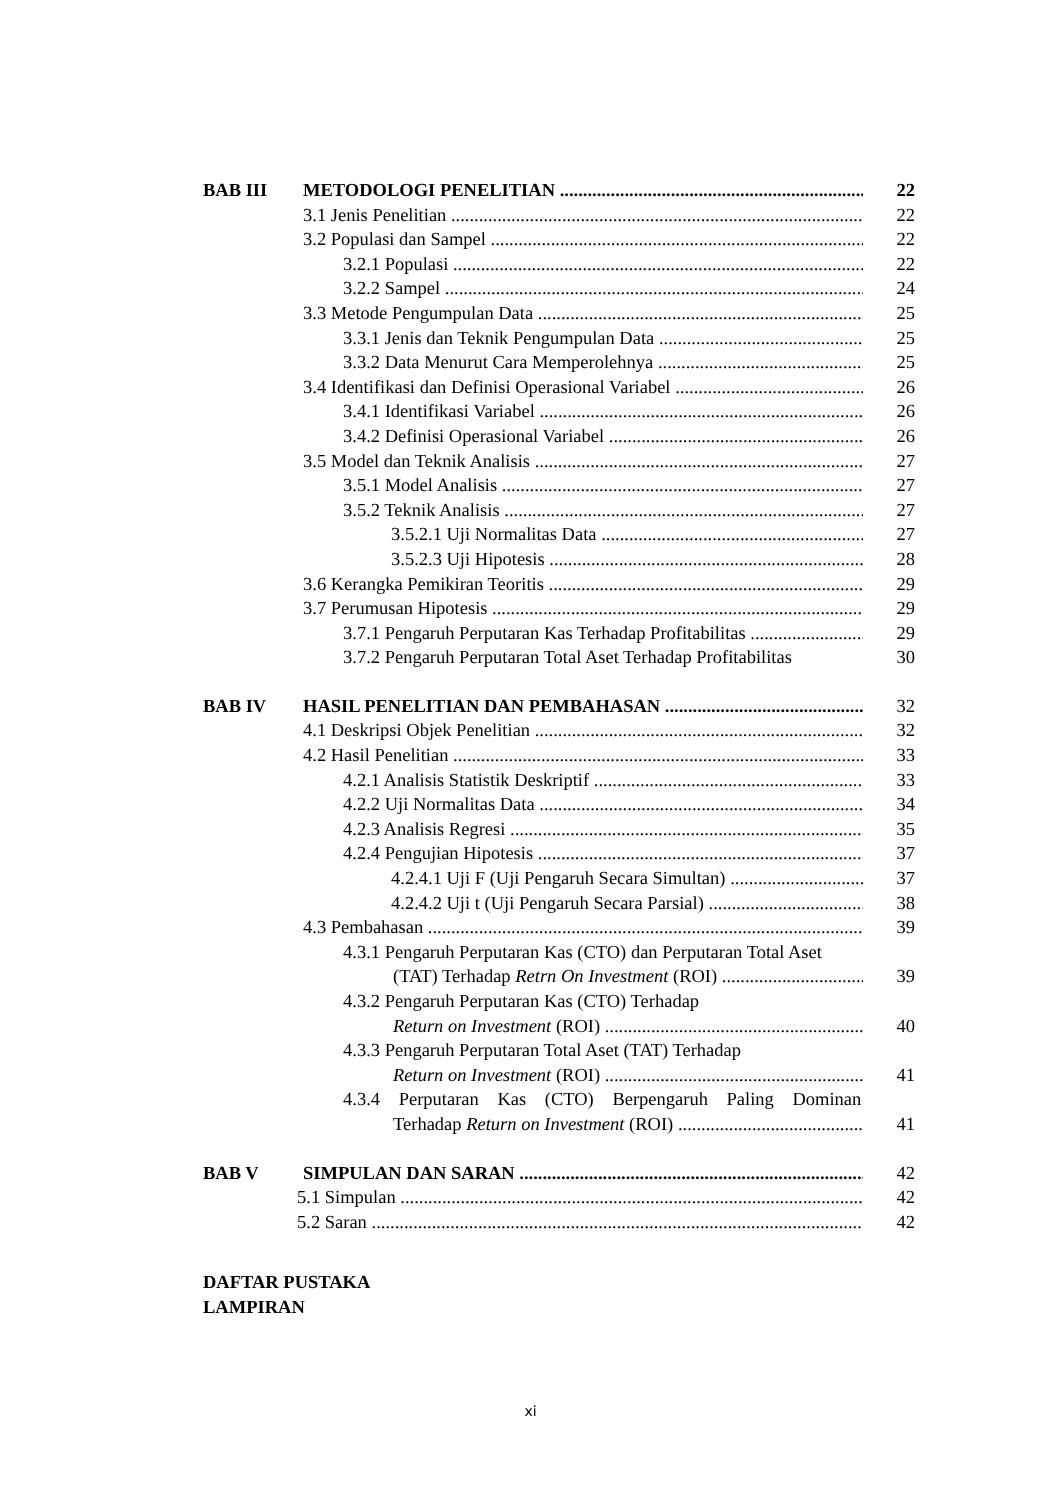BAB III METODOLOGI PENELITIAN 22
3.1 Jenis Penelitian 22
3.2 Populasi dan Sampel 22
3.2.1 Populasi 22
3.2.2 Sampel 24
3.3 Metode Pengumpulan Data 25
3.3.1 Jenis dan Teknik Pengumpulan Data 25
3.3.2 Data Menurut Cara Memperolehnya 25
3.4 Identifikasi dan Definisi Operasional Variabel 26
3.4.1 Identifikasi Variabel 26
3.4.2 Definisi Operasional Variabel 26
3.5 Model dan Teknik Analisis 27
3.5.1 Model Analisis 27
3.5.2 Teknik Analisis 27
3.5.2.1 Uji Normalitas Data 27
3.5.2.3 Uji Hipotesis 28
3.6 Kerangka Pemikiran Teoritis 29
3.7 Perumusan Hipotesis 29
3.7.1 Pengaruh Perputaran Kas Terhadap Profitabilitas 29
3.7.2 Pengaruh Perputaran Total Aset Terhadap Profitabilitas 30
BAB IV HASIL PENELITIAN DAN PEMBAHASAN 32
4.1 Deskripsi Objek Penelitian 32
4.2 Hasil Penelitian 33
4.2.1 Analisis Statistik Deskriptif 33
4.2.2 Uji Normalitas Data 34
4.2.3 Analisis Regresi 35
4.2.4 Pengujian Hipotesis 37
4.2.4.1 Uji F (Uji Pengaruh Secara Simultan) 37
4.2.4.2 Uji t (Uji Pengaruh Secara Parsial) 38
4.3 Pembahasan 39
4.3.1 Pengaruh Perputaran Kas (CTO) dan Perputaran Total Aset
(TAT) Terhadap Retrn On Investment (ROI) 39
4.3.2 Pengaruh Perputaran Kas (CTO) Terhadap
Return on Investment (ROI) 40
4.3.3 Pengaruh Perputaran Total Aset (TAT) Terhadap
Return on Investment (ROI) 41
4.3.4 Perputaran Kas (CTO) Berpengaruh Paling Dominan
Terhadap Return on Investment (ROI) 41
BAB V SIMPULAN DAN SARAN 42
5.1 Simpulan 42
5.2 Saran 42
DAFTAR PUSTAKA
LAMPIRAN
xi